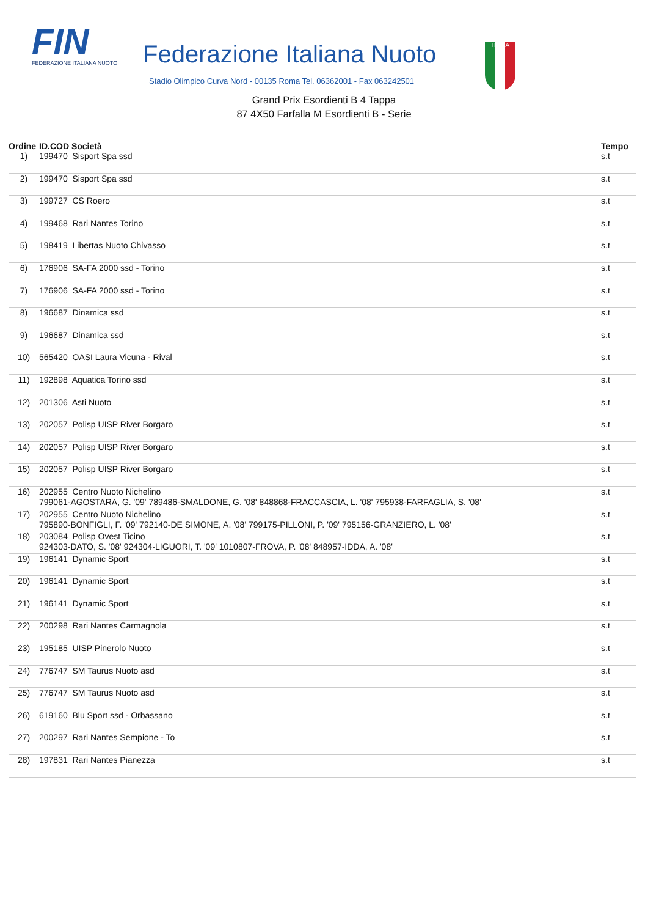FIN
FEDERAZIONE ITALIANA NUOTO
Federazione Italiana Nuoto
Stadio Olimpico Curva Nord - 00135 Roma Tel. 06362001 - Fax 063242501
ITALIA
Grand Prix Esordienti B 4 Tappa
87 4X50 Farfalla M Esordienti B - Serie
| Ordine | ID.COD Società | Tempo |
| --- | --- | --- |
| 1) | 199470 Sisport Spa ssd | s.t |
| 2) | 199470 Sisport Spa ssd | s.t |
| 3) | 199727 CS Roero | s.t |
| 4) | 199468 Rari Nantes Torino | s.t |
| 5) | 198419 Libertas Nuoto Chivasso | s.t |
| 6) | 176906 SA-FA 2000 ssd - Torino | s.t |
| 7) | 176906 SA-FA 2000 ssd - Torino | s.t |
| 8) | 196687 Dinamica ssd | s.t |
| 9) | 196687 Dinamica ssd | s.t |
| 10) | 565420 OASI Laura Vicuna - Rival | s.t |
| 11) | 192898 Aquatica Torino ssd | s.t |
| 12) | 201306 Asti Nuoto | s.t |
| 13) | 202057 Polisp UISP River Borgaro | s.t |
| 14) | 202057 Polisp UISP River Borgaro | s.t |
| 15) | 202057 Polisp UISP River Borgaro | s.t |
| 16) | 202955 Centro Nuoto Nichelino 799061-AGOSTARA, G. '09' 789486-SMALDONE, G. '08' 848868-FRACCASCIA, L. '08' 795938-FARFAGLIA, S. '08' | s.t |
| 17) | 202955 Centro Nuoto Nichelino 795890-BONFIGLI, F. '09' 792140-DE SIMONE, A. '08' 799175-PILLONI, P. '09' 795156-GRANZIERO, L. '08' | s.t |
| 18) | 203084 Polisp Ovest Ticino 924303-DATO, S. '08' 924304-LIGUORI, T. '09' 1010807-FROVA, P. '08' 848957-IDDA, A. '08' | s.t |
| 19) | 196141 Dynamic Sport | s.t |
| 20) | 196141 Dynamic Sport | s.t |
| 21) | 196141 Dynamic Sport | s.t |
| 22) | 200298 Rari Nantes Carmagnola | s.t |
| 23) | 195185 UISP Pinerolo Nuoto | s.t |
| 24) | 776747 SM Taurus Nuoto asd | s.t |
| 25) | 776747 SM Taurus Nuoto asd | s.t |
| 26) | 619160 Blu Sport ssd - Orbassano | s.t |
| 27) | 200297 Rari Nantes Sempione - To | s.t |
| 28) | 197831 Rari Nantes Pianezza | s.t |